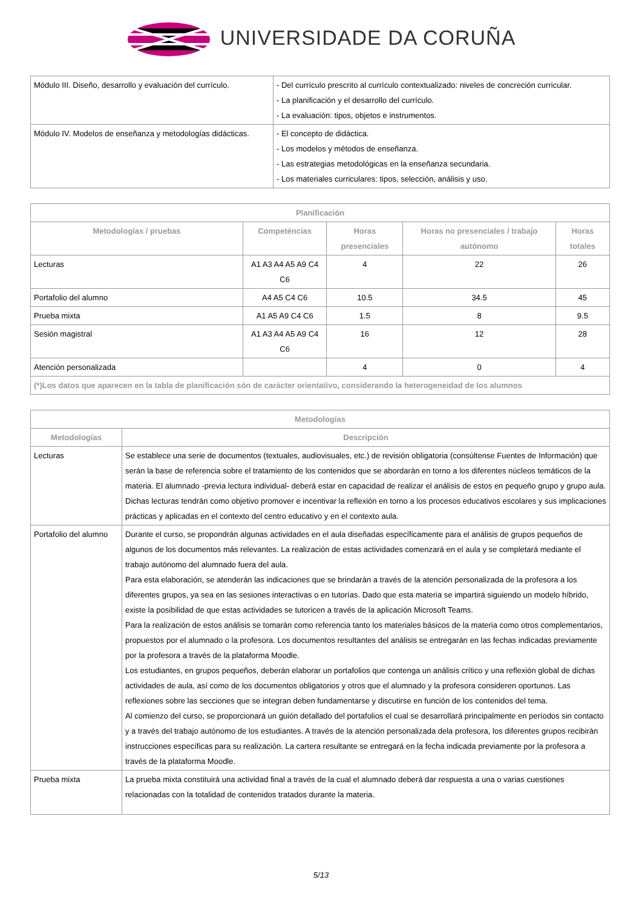UNIVERSIDADE DA CORUÑA
| Módulo III. Diseño, desarrollo y evaluación del currículo. | - Del currículo prescrito al currículo contextualizado: niveles de concreción curricular. - La planificación y el desarrollo del currículo. - La evaluación: tipos, objetos e instrumentos. |
| Módulo IV. Modelos de enseñanza y metodologías didácticas. | - El concepto de didáctica. - Los modelos y métodos de enseñanza. - Las estrategias metodológicas en la enseñanza secundaria. - Los materiales curriculares: tipos, selección, análisis y uso. |
| Planificación | | | | |
| --- | --- | --- | --- | --- |
| Metodologías / pruebas | Competéncias | Horas presenciales | Horas no presenciales / trabajo autónomo | Horas totales |
| Lecturas | A1 A3 A4 A5 A9 C4 C6 | 4 | 22 | 26 |
| Portafolio del alumno | A4 A5 C4 C6 | 10.5 | 34.5 | 45 |
| Prueba mixta | A1 A5 A9 C4 C6 | 1.5 | 8 | 9.5 |
| Sesión magistral | A1 A3 A4 A5 A9 C4 C6 | 16 | 12 | 28 |
| Atención personalizada | | 4 | 0 | 4 |
| (*)Los datos que aparecen en la tabla de planificación són de carácter orientativo, considerando la heterogeneidad de los alumnos | | | | |
| Metodologías | |
| --- | --- |
| Metodologías | Descripción |
| Lecturas | Se establece una serie de documentos (textuales, audiovisuales, etc.) de revisión obligatoria (consúltense Fuentes de Información) que serán la base de referencia sobre el tratamiento de los contenidos que se abordarán en torno a los diferentes núcleos temáticos de la materia. El alumnado -previa lectura individual- deberá estar en capacidad de realizar el análisis de estos en pequeño grupo y grupo aula. Dichas lecturas tendrán como objetivo promover e incentivar la reflexión en torno a los procesos educativos escolares y sus implicaciones prácticas y aplicadas en el contexto del centro educativo y en el contexto aula. |
| Portafolio del alumno | Durante el curso, se propondrán algunas actividades en el aula diseñadas específicamente para el análisis de grupos pequeños de algunos de los documentos más relevantes. La realización de estas actividades comenzará en el aula y se completará mediante el trabajo autónomo del alumnado fuera del aula. Para esta elaboración, se atenderán las indicaciones que se brindarán a través de la atención personalizada de la profesora a los diferentes grupos, ya sea en las sesiones interactivas o en tutorías. Dado que esta materia se impartirá siguiendo un modelo híbrido, existe la posibilidad de que estas actividades se tutoricen a través de la aplicación Microsoft Teams. Para la realización de estos análisis se tomarán como referencia tanto los materiales básicos de la materia como otros complementarios, propuestos por el alumnado o la profesora. Los documentos resultantes del análisis se entregarán en las fechas indicadas previamente por la profesora a través de la plataforma Moodle. Los estudiantes, en grupos pequeños, deberán elaborar un portafolios que contenga un análisis crítico y una reflexión global de dichas actividades de aula, así como de los documentos obligatorios y otros que el alumnado y la profesora consideren oportunos. Las reflexiones sobre las secciones que se integran deben fundamentarse y discutirse en función de los contenidos del tema. Al comienzo del curso, se proporcionará un guión detallado del portafolios el cual se desarrollará principalmente en períodos sin contacto y a través del trabajo autónomo de los estudiantes. A través de la atención personalizada dela profesora, los diferentes grupos recibirán instrucciones específicas para su realización. La cartera resultante se entregará en la fecha indicada previamente por la profesora a través de la plataforma Moodle. |
| Prueba mixta | La prueba mixta constituirá una actividad final a través de la cual el alumnado deberá dar respuesta a una o varias cuestiones relacionadas con la totalidad de contenidos tratados durante la materia. |
5/13